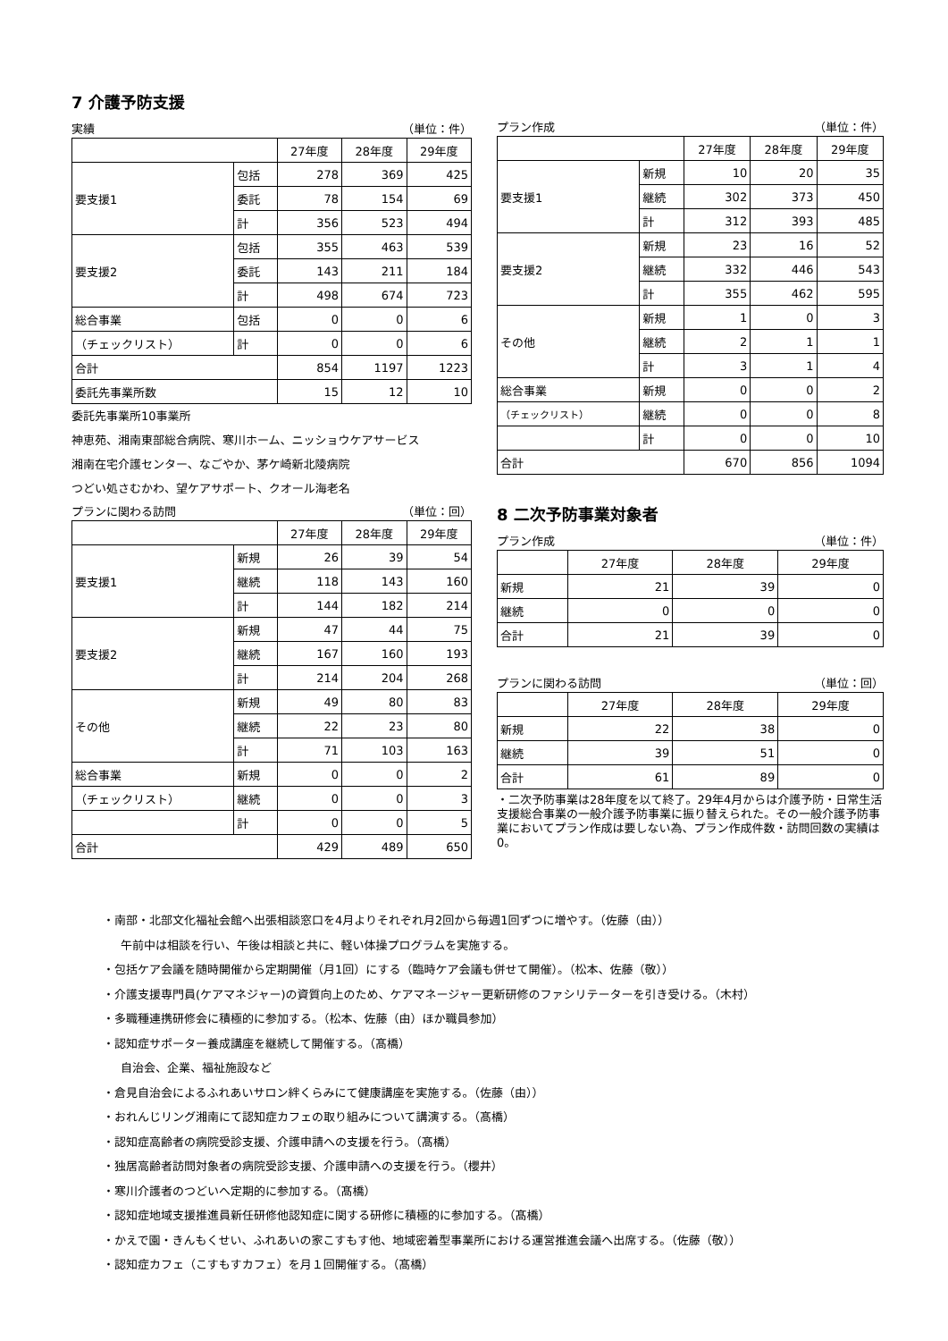7 介護予防支援
実績 （単位：件）
| | | 27年度 | 28年度 | 29年度 |
| --- | --- | --- | --- | --- |
| 要支援1 | 包括 | 278 | 369 | 425 |
| | 委託 | 78 | 154 | 69 |
| | 計 | 356 | 523 | 494 |
| 要支援2 | 包括 | 355 | 463 | 539 |
| | 委託 | 143 | 211 | 184 |
| | 計 | 498 | 674 | 723 |
| 総合事業 | 包括 | 0 | 0 | 6 |
| （チェックリスト） | 計 | 0 | 0 | 6 |
| 合計 | | 854 | 1197 | 1223 |
| 委託先事業所数 | | 15 | 12 | 10 |
委託先事業所10事業所
神恵苑、湘南東部総合病院、寒川ホーム、ニッショウケアサービス
湘南在宅介護センター、なごやか、茅ケ崎新北陵病院
つどい処さむかわ、望ケアサポート、クオール海老名
プランに関わる訪問 （単位：回）
| | | 27年度 | 28年度 | 29年度 |
| --- | --- | --- | --- | --- |
| 要支援1 | 新規 | 26 | 39 | 54 |
| | 継続 | 118 | 143 | 160 |
| | 計 | 144 | 182 | 214 |
| 要支援2 | 新規 | 47 | 44 | 75 |
| | 継続 | 167 | 160 | 193 |
| | 計 | 214 | 204 | 268 |
| その他 | 新規 | 49 | 80 | 83 |
| | 継続 | 22 | 23 | 80 |
| | 計 | 71 | 103 | 163 |
| 総合事業 | 新規 | 0 | 0 | 2 |
| （チェックリスト） | 継続 | 0 | 0 | 3 |
| | 計 | 0 | 0 | 5 |
| 合計 | | 429 | 489 | 650 |
プラン作成 （単位：件）
| | | 27年度 | 28年度 | 29年度 |
| --- | --- | --- | --- | --- |
| 要支援1 | 新規 | 10 | 20 | 35 |
| | 継続 | 302 | 373 | 450 |
| | 計 | 312 | 393 | 485 |
| 要支援2 | 新規 | 23 | 16 | 52 |
| | 継続 | 332 | 446 | 543 |
| | 計 | 355 | 462 | 595 |
| その他 | 新規 | 1 | 0 | 3 |
| | 継続 | 2 | 1 | 1 |
| | 計 | 3 | 1 | 4 |
| 総合事業 | 新規 | 0 | 0 | 2 |
| （チェックリスト） | 継続 | 0 | 0 | 8 |
| | 計 | 0 | 0 | 10 |
| 合計 | | 670 | 856 | 1094 |
8 二次予防事業対象者
プラン作成 （単位：件）
| | 27年度 | 28年度 | 29年度 |
| --- | --- | --- | --- |
| 新規 | 21 | 39 | 0 |
| 継続 | 0 | 0 | 0 |
| 合計 | 21 | 39 | 0 |
プランに関わる訪問 （単位：回）
| | 27年度 | 28年度 | 29年度 |
| --- | --- | --- | --- |
| 新規 | 22 | 38 | 0 |
| 継続 | 39 | 51 | 0 |
| 合計 | 61 | 89 | 0 |
・二次予防事業は28年度を以て終了。29年4月からは介護予防・日常生活支援総合事業の一般介護予防事業に振り替えられた。その一般介護予防事業においてプラン作成は要しない為、プラン作成件数・訪問回数の実績は0。
・南部・北部文化福祉会館へ出張相談窓口を4月よりそれぞれ月2回から毎週1回ずつに増やす。（佐藤（由））
午前中は相談を行い、午後は相談と共に、軽い体操プログラムを実施する。
・包括ケア会議を随時開催から定期開催（月1回）にする（臨時ケア会議も併せて開催）。（松本、佐藤（敬））
・介護支援専門員(ケアマネジャー)の資質向上のため、ケアマネージャー更新研修のファシリテーターを引き受ける。（木村）
・多職種連携研修会に積極的に参加する。（松本、佐藤（由）ほか職員参加）
・認知症サポーター養成講座を継続して開催する。（髙橋）
自治会、企業、福祉施設など
・倉見自治会によるふれあいサロン絆くらみにて健康講座を実施する。（佐藤（由））
・おれんじリング湘南にて認知症カフェの取り組みについて講演する。（髙橋）
・認知症高齢者の病院受診支援、介護申請への支援を行う。（髙橋）
・独居高齢者訪問対象者の病院受診支援、介護申請への支援を行う。（櫻井）
・寒川介護者のつどいへ定期的に参加する。（髙橋）
・認知症地域支援推進員新任研修他認知症に関する研修に積極的に参加する。（髙橋）
・かえで園・きんもくせい、ふれあいの家こすもす他、地域密着型事業所における運営推進会議へ出席する。（佐藤（敬））
・認知症カフェ（こすもすカフェ）を月１回開催する。（髙橋）